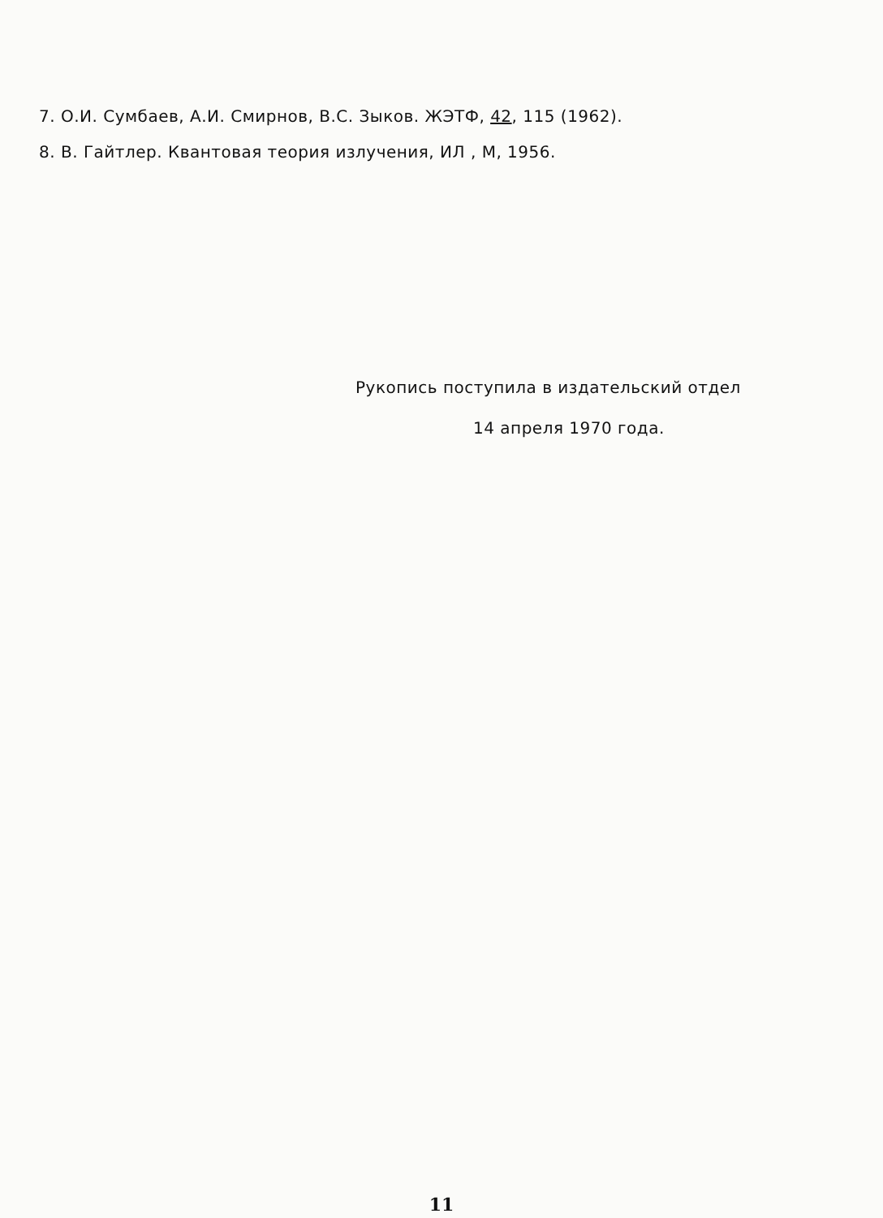7. О.И. Сумбаев, А.И. Смирнов, В.С. Зыков. ЖЭТФ, 42, 115 (1962).
8. В. Гайтлер. Квантовая теория излучения, ИЛ , М, 1956.
Рукопись поступила в издательский отдел
14 апреля 1970 года.
11